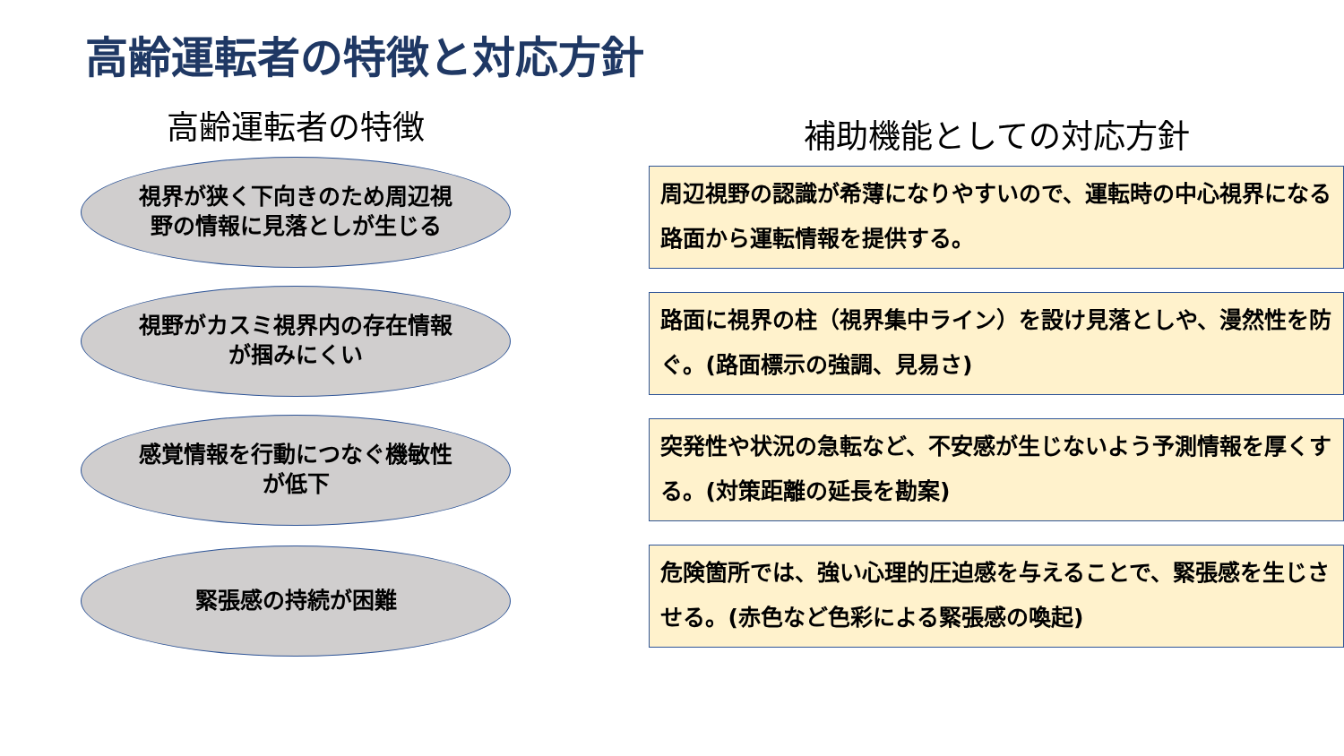高齢運転者の特徴と対応方針
高齢運転者の特徴
視界が狭く下向きのため周辺視野の情報に見落としが生じる
視野がカスミ視界内の存在情報が掴みにくい
感覚情報を行動につなぐ機敏性が低下
緊張感の持続が困難
補助機能としての対応方針
周辺視野の認識が希薄になりやすいので、運転時の中心視界になる路面から運転情報を提供する。
路面に視界の柱（視界集中ライン）を設け見落としや、漫然性を防ぐ。(路面標示の強調、見易さ)
突発性や状況の急転など、不安感が生じないよう予測情報を厚くする。(対策距離の延長を勘案)
危険箇所では、強い心理的圧迫感を与えることで、緊張感を生じさせる。(赤色など色彩による緊張感の喚起)